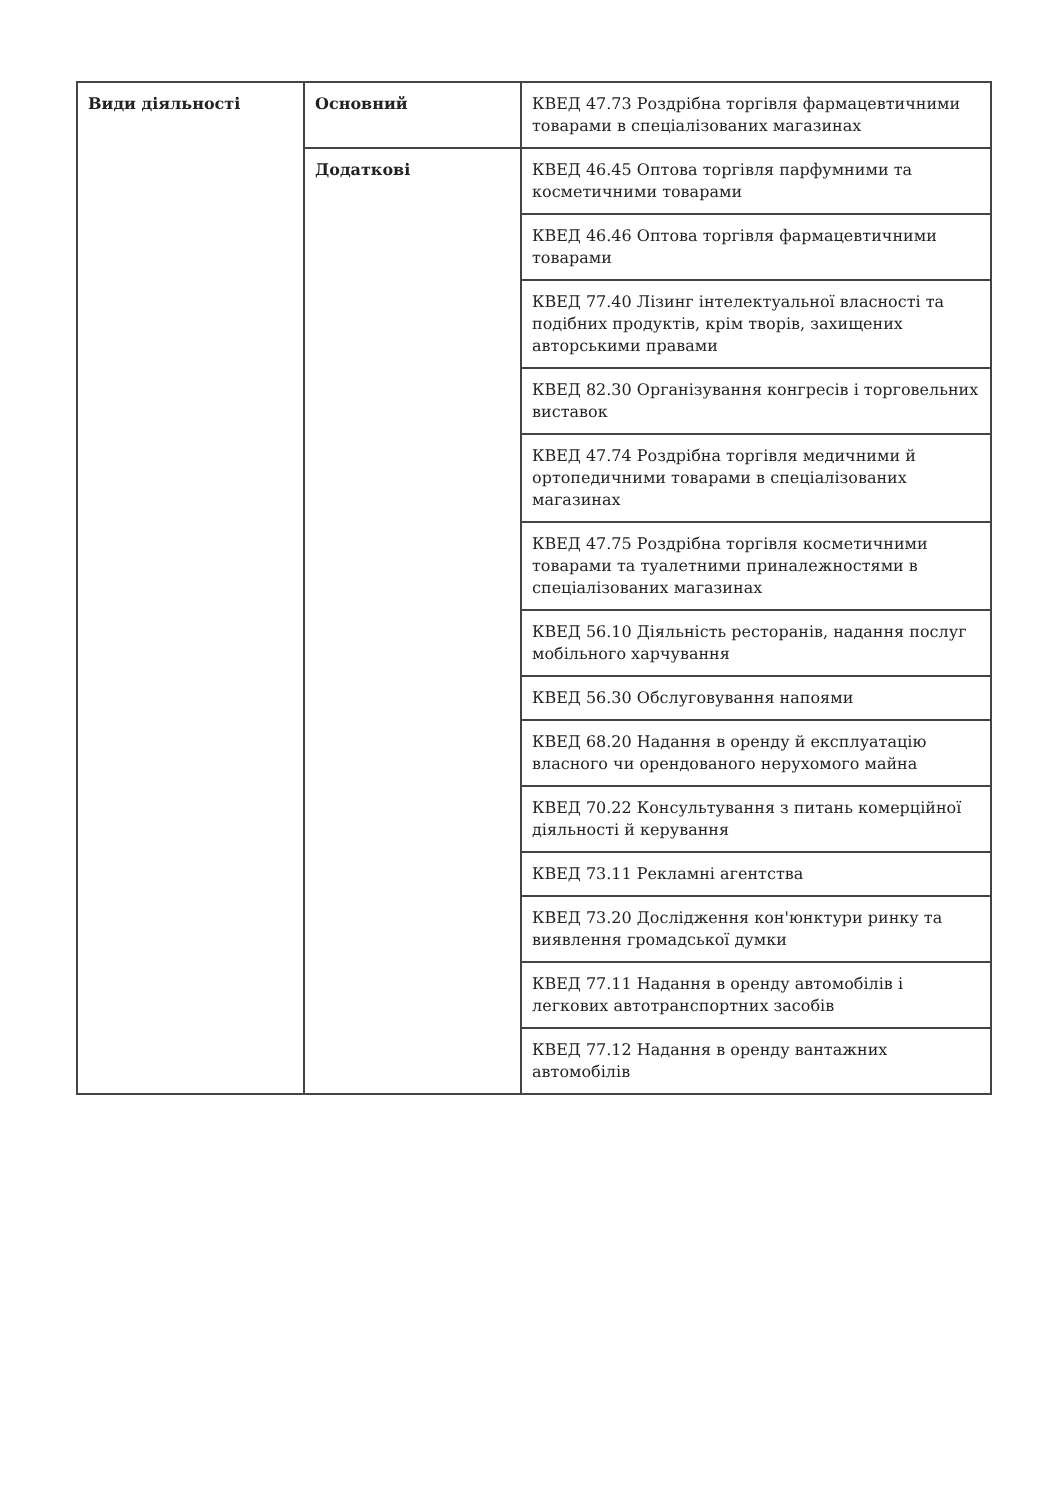| Види діяльності | Основний | КВЕД 47.73 Роздрібна торгівля фармацевтичними товарами в спеціалізованих магазинах |
| | Додаткові | КВЕД 46.45 Оптова торгівля парфумними та косметичними товарами |
| | | КВЕД 46.46 Оптова торгівля фармацевтичними товарами |
| | | КВЕД 77.40 Лізинг інтелектуальної власності та подібних продуктів, крім творів, захищених авторськими правами |
| | | КВЕД 82.30 Організування конгресів і торговельних виставок |
| | | КВЕД 47.74 Роздрібна торгівля медичними й ортопедичними товарами в спеціалізованих магазинах |
| | | КВЕД 47.75 Роздрібна торгівля косметичними товарами та туалетними приналежностями в спеціалізованих магазинах |
| | | КВЕД 56.10 Діяльність ресторанів, надання послуг мобільного харчування |
| | | КВЕД 56.30 Обслуговування напоями |
| | | КВЕД 68.20 Надання в оренду й експлуатацію власного чи орендованого нерухомого майна |
| | | КВЕД 70.22 Консультування з питань комерційної діяльності й керування |
| | | КВЕД 73.11 Рекламні агентства |
| | | КВЕД 73.20 Дослідження кон'юнктури ринку та виявлення громадської думки |
| | | КВЕД 77.11 Надання в оренду автомобілів і легкових автотранспортних засобів |
| | | КВЕД 77.12 Надання в оренду вантажних автомобілів |